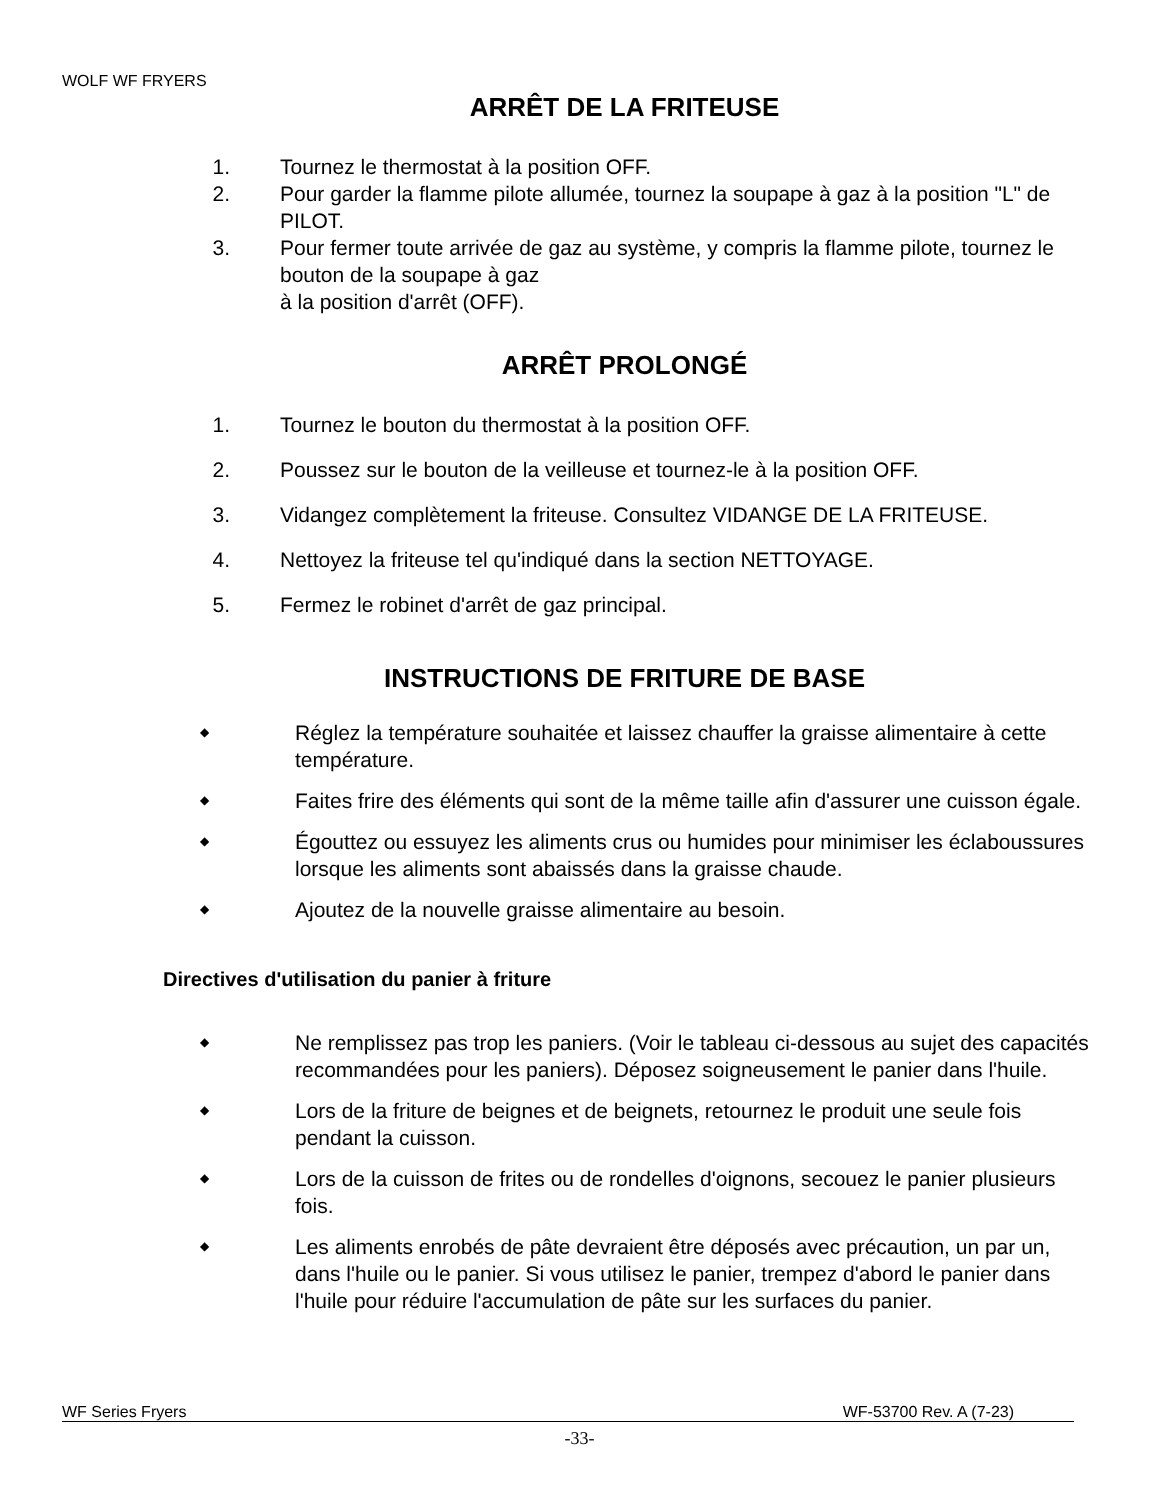WOLF WF FRYERS
ARRÊT DE LA FRITEUSE
1. Tournez le thermostat à la position OFF.
2. Pour garder la flamme pilote allumée, tournez la soupape à gaz à la position "L" de PILOT.
3. Pour fermer toute arrivée de gaz au système, y compris la flamme pilote, tournez le bouton de la soupape à gaz
à la position d'arrêt (OFF).
ARRÊT PROLONGÉ
1. Tournez le bouton du thermostat à la position OFF.
2. Poussez sur le bouton de la veilleuse et tournez-le à la position OFF.
3. Vidangez complètement la friteuse. Consultez VIDANGE DE LA FRITEUSE.
4. Nettoyez la friteuse tel qu'indiqué dans la section NETTOYAGE.
5. Fermez le robinet d'arrêt de gaz principal.
INSTRUCTIONS DE FRITURE DE BASE
◆
Réglez la température souhaitée et laissez chauffer la graisse alimentaire à cette température.
◆
Faites frire des éléments qui sont de la même taille afin d'assurer une cuisson égale.
◆
Égouttez ou essuyez les aliments crus ou humides pour minimiser les éclaboussures lorsque les aliments sont abaissés dans la graisse chaude.
◆
Ajoutez de la nouvelle graisse alimentaire au besoin.
Directives d'utilisation du panier à friture
◆
Ne remplissez pas trop les paniers. (Voir le tableau ci-dessous au sujet des capacités recommandées pour les paniers). Déposez soigneusement le panier dans l'huile.
◆
Lors de la friture de beignes et de beignets, retournez le produit une seule fois pendant la cuisson.
◆
Lors de la cuisson de frites ou de rondelles d'oignons, secouez le panier plusieurs fois.
◆
Les aliments enrobés de pâte devraient être déposés avec précaution, un par un, dans l'huile ou le panier. Si vous utilisez le panier, trempez d'abord le panier dans l'huile pour réduire l'accumulation de pâte sur les surfaces du panier.
WF Series Fryers WF-53700 Rev. A (7-23)
-33-